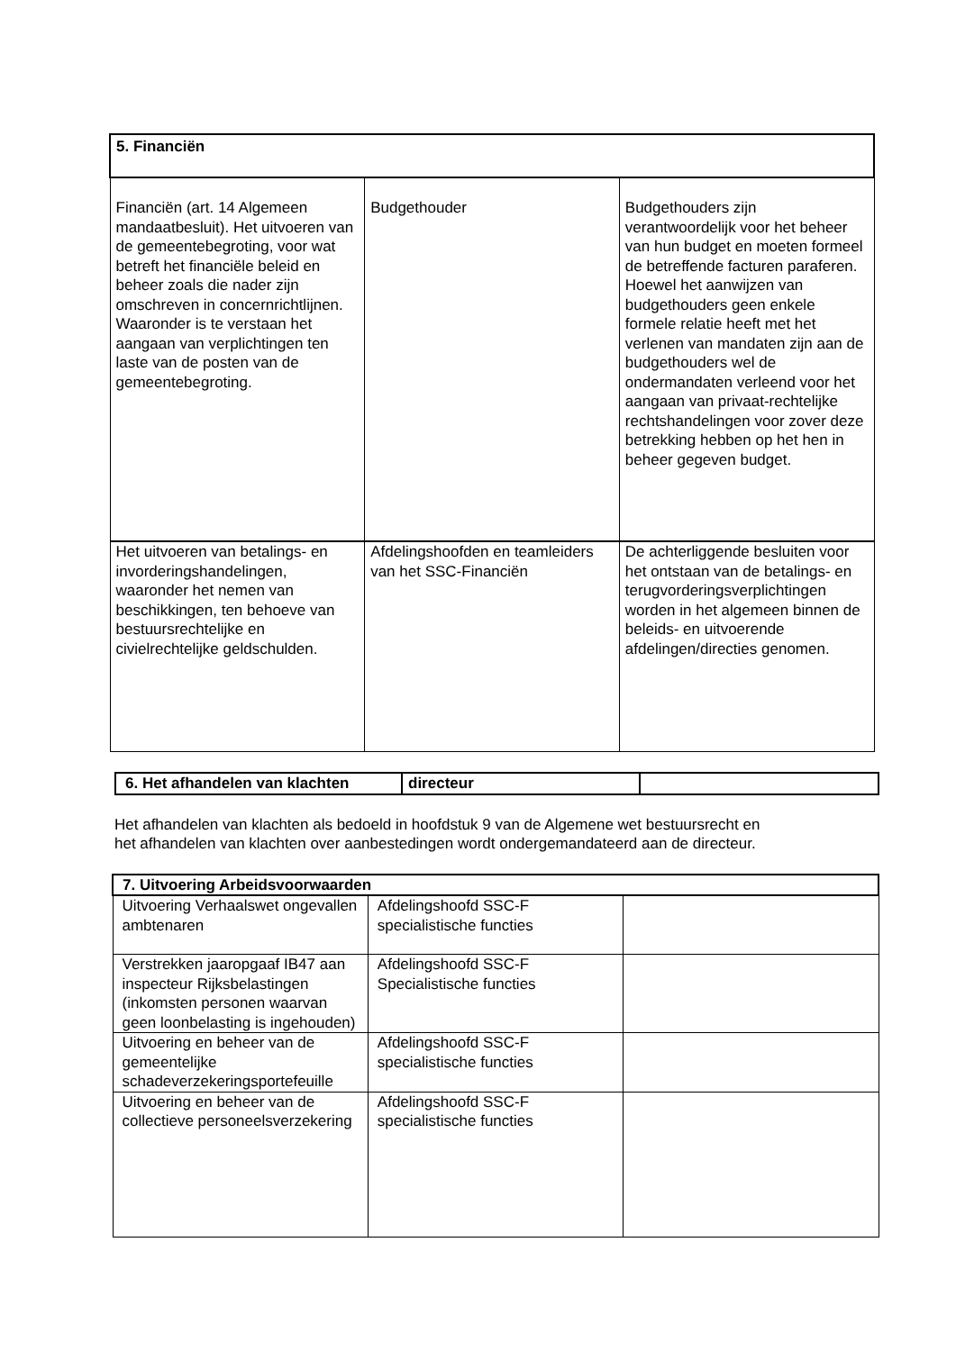| 5. Financiën | | |
| Financiën (art. 14 Algemeen mandaatbesluit). Het uitvoeren van de gemeentebegroting, voor wat betreft het financiële beleid en beheer zoals die nader zijn omschreven in concernrichtlijnen. Waaronder is te verstaan het aangaan van verplichtingen ten laste van de posten van de gemeentebegroting. | Budgethouder | Budgethouders zijn verantwoordelijk voor het beheer van hun budget en moeten formeel de betreffende facturen paraferen. Hoewel het aanwijzen van budgethouders geen enkele formele relatie heeft met het verlenen van mandaten zijn aan de budgethouders wel de ondermandaten verleend voor het aangaan van privaat-rechtelijke rechtshandelingen voor zover deze betrekking hebben op het hen in beheer gegeven budget. |
| Het uitvoeren van betalings- en invorderingshandelingen, waaronder het nemen van beschikkingen, ten behoeve van bestuursrechtelijke en civielrechtelijke geldschulden. | Afdelingshoofden en teamleiders van het SSC-Financiën | De achterliggende besluiten voor het ontstaan van de betalings- en terugvorderingsverplichtingen worden in het algemeen binnen de beleids- en uitvoerende afdelingen/directies genomen. |
| 6. Het afhandelen van klachten | directeur | |
Het afhandelen van klachten als bedoeld in hoofdstuk 9 van de Algemene wet bestuursrecht en
het afhandelen van klachten over aanbestedingen wordt ondergemandateerd aan de directeur.
| 7. Uitvoering Arbeidsvoorwaarden | | |
| Uitvoering Verhaalswet ongevallen ambtenaren | Afdelingshoofd SSC-F specialistische functies | |
| Verstrekken jaaropgaaf IB47 aan inspecteur Rijksbelastingen (inkomsten personen waarvan geen loonbelasting is ingehouden) | Afdelingshoofd SSC-F Specialistische functies | |
| Uitvoering en beheer van de gemeentelijke schadeverzekeringsportefeuille | Afdelingshoofd SSC-F specialistische functies | |
| Uitvoering en beheer van de collectieve personeelsverzekering | Afdelingshoofd SSC-F specialistische functies | |